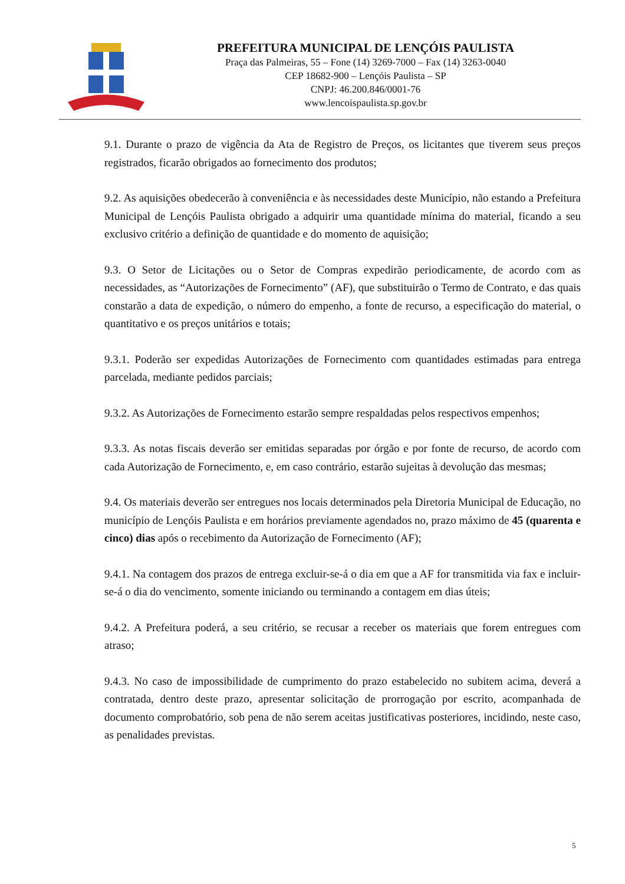PREFEITURA MUNICIPAL DE LENÇÓIS PAULISTA
Praça das Palmeiras, 55 – Fone (14) 3269-7000 – Fax (14) 3263-0040
CEP 18682-900 – Lençóis Paulista – SP
CNPJ: 46.200.846/0001-76
www.lencoispaulista.sp.gov.br
9.1. Durante o prazo de vigência da Ata de Registro de Preços, os licitantes que tiverem seus preços registrados, ficarão obrigados ao fornecimento dos produtos;
9.2. As aquisições obedecerão à conveniência e às necessidades deste Município, não estando a Prefeitura Municipal de Lençóis Paulista obrigado a adquirir uma quantidade mínima do material, ficando a seu exclusivo critério a definição de quantidade e do momento de aquisição;
9.3. O Setor de Licitações ou o Setor de Compras expedirão periodicamente, de acordo com as necessidades, as “Autorizações de Fornecimento” (AF), que substituirão o Termo de Contrato, e das quais constarão a data de expedição, o número do empenho, a fonte de recurso, a especificação do material, o quantitativo e os preços unitários e totais;
9.3.1. Poderão ser expedidas Autorizações de Fornecimento com quantidades estimadas para entrega parcelada, mediante pedidos parciais;
9.3.2. As Autorizações de Fornecimento estarão sempre respaldadas pelos respectivos empenhos;
9.3.3. As notas fiscais deverão ser emitidas separadas por órgão e por fonte de recurso, de acordo com cada Autorização de Fornecimento, e, em caso contrário, estarão sujeitas à devolução das mesmas;
9.4. Os materiais deverão ser entregues nos locais determinados pela Diretoria Municipal de Educação, no município de Lençóis Paulista e em horários previamente agendados no, prazo máximo de 45 (quarenta e cinco) dias após o recebimento da Autorização de Fornecimento (AF);
9.4.1. Na contagem dos prazos de entrega excluir-se-á o dia em que a AF for transmitida via fax e incluir-se-á o dia do vencimento, somente iniciando ou terminando a contagem em dias úteis;
9.4.2. A Prefeitura poderá, a seu critério, se recusar a receber os materiais que forem entregues com atraso;
9.4.3. No caso de impossibilidade de cumprimento do prazo estabelecido no subitem acima, deverá a contratada, dentro deste prazo, apresentar solicitação de prorrogação por escrito, acompanhada de documento comprobatório, sob pena de não serem aceitas justificativas posteriores, incidindo, neste caso, as penalidades previstas.
5